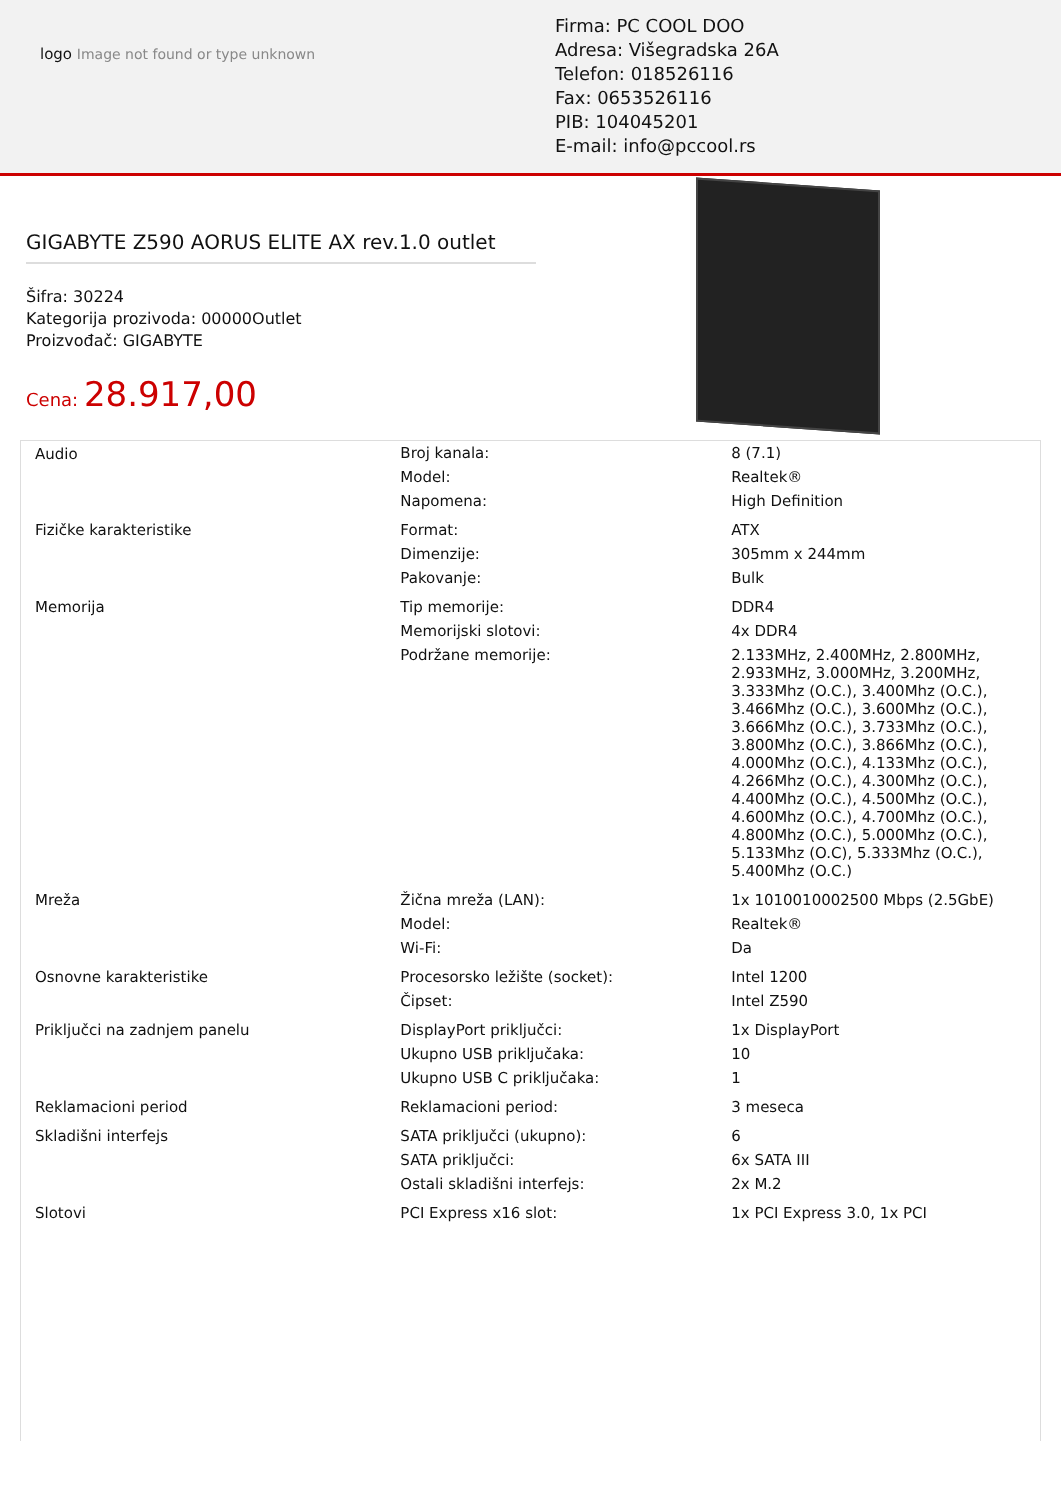logo Image not found or type unknown
Firma: PC COOL DOO
Adresa: Višegradska 26A
Telefon: 018526116
Fax: 0653526116
PIB: 104045201
E-mail: info@pccool.rs
GIGABYTE Z590 AORUS ELITE AX rev.1.0 outlet
Šifra: 30224
Kategorija prozivoda: 00000Outlet
Proizvođač: GIGABYTE
Cena: 28.917,00
| Audio | Broj kanala: | 8 (7.1) |
| | Model: | Realtek® |
| | Napomena: | High Definition |
| Fizičke karakteristike | Format: | ATX |
| | Dimenzije: | 305mm x 244mm |
| | Pakovanje: | Bulk |
| Memorija | Tip memorije: | DDR4 |
| | Memorijski slotovi: | 4x DDR4 |
| | Podržane memorije: | 2.133MHz, 2.400MHz, 2.800MHz, 2.933MHz, 3.000MHz, 3.200MHz, 3.333Mhz (O.C.), 3.400Mhz (O.C.), 3.466Mhz (O.C.), 3.600Mhz (O.C.), 3.666Mhz (O.C.), 3.733Mhz (O.C.), 3.800Mhz (O.C.), 3.866Mhz (O.C.), 4.000Mhz (O.C.), 4.133Mhz (O.C.), 4.266Mhz (O.C.), 4.300Mhz (O.C.), 4.400Mhz (O.C.), 4.500Mhz (O.C.), 4.600Mhz (O.C.), 4.700Mhz (O.C.), 4.800Mhz (O.C.), 5.000Mhz (O.C.), 5.133Mhz (O.C), 5.333Mhz (O.C.), 5.400Mhz (O.C.) |
| Mreža | Žična mreža (LAN): | 1x 1010010002500 Mbps (2.5GbE) |
| | Model: | Realtek® |
| | Wi-Fi: | Da |
| Osnovne karakteristike | Procesorsko ležište (socket): | Intel 1200 |
| | Čipset: | Intel Z590 |
| Priključci na zadnjem panelu | DisplayPort priključci: | 1x DisplayPort |
| | Ukupno USB priključaka: | 10 |
| | Ukupno USB C priključaka: | 1 |
| Reklamacioni period | Reklamacioni period: | 3 meseca |
| Skladišni interfejs | SATA priključci (ukupno): | 6 |
| | SATA priključci: | 6x SATA III |
| | Ostali skladišni interfejs: | 2x M.2 |
| Slotovi | PCI Express x16 slot: | 1x PCI Express 3.0, 1x PCI |